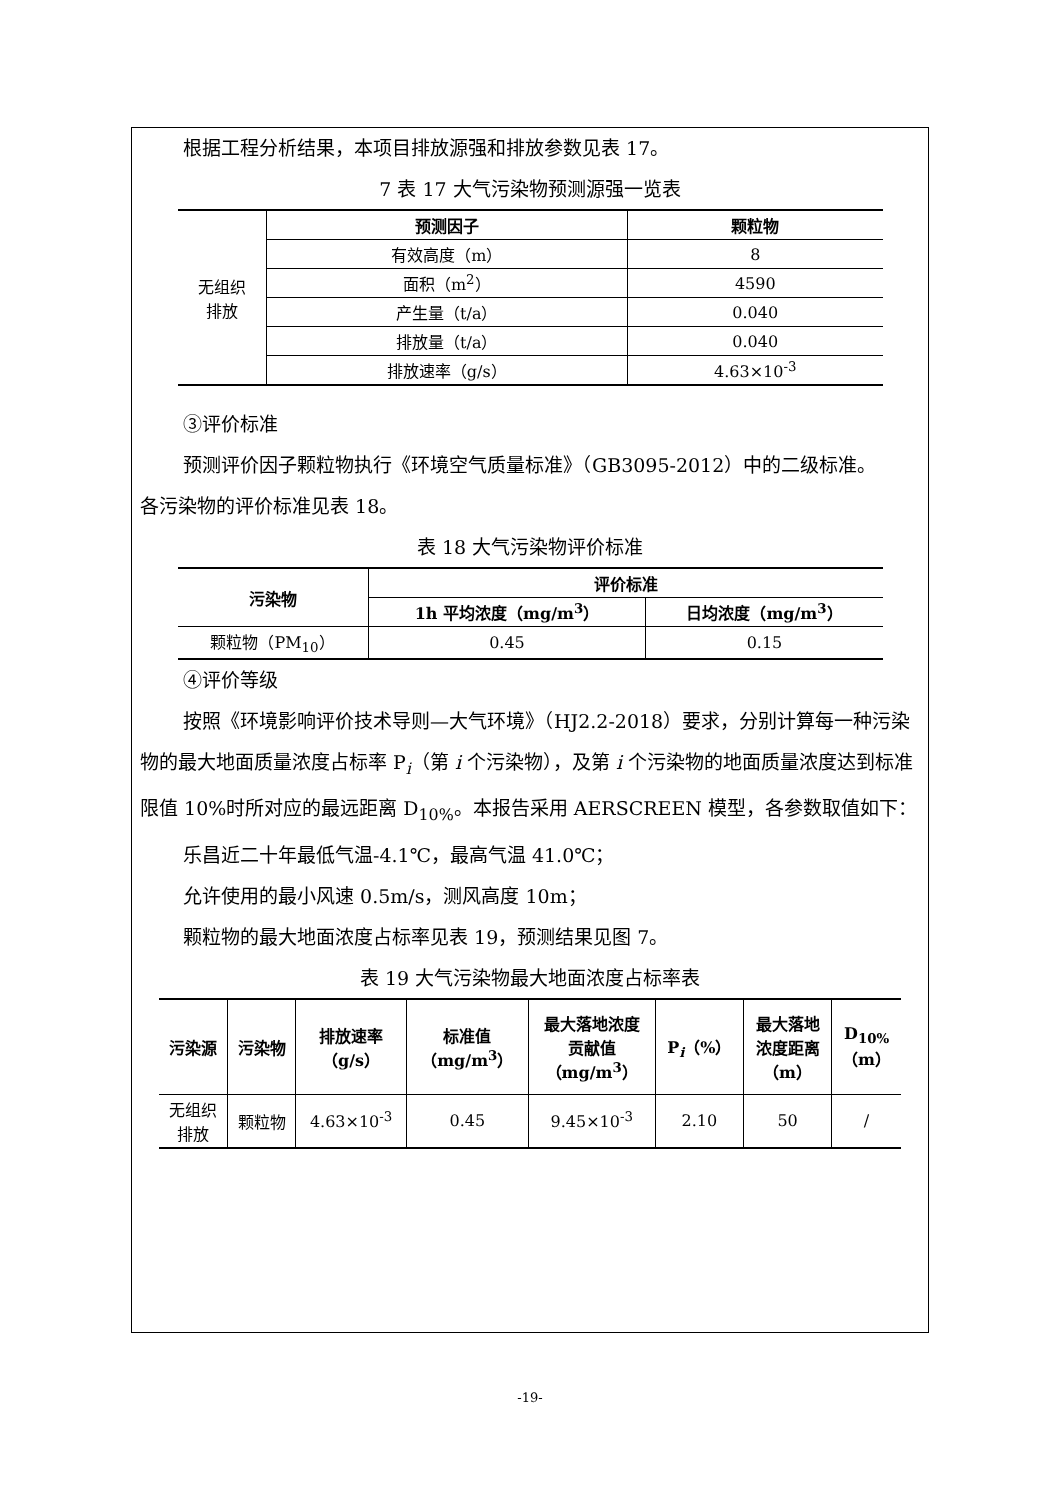根据工程分析结果，本项目排放源强和排放参数见表 17。
7 表 17 大气污染物预测源强一览表
| 无组织 排放 | 预测因子 | 颗粒物 |
| | 有效高度（m） | 8 |
| | 面积（m<sup>2</sup>） | 4590 |
| | 产生量（t/a） | 0.040 |
| | 排放量（t/a） | 0.040 |
| | 排放速率（g/s） | 4.63×10<sup>-3</sup> |
③评价标准
预测评价因子颗粒物执行《环境空气质量标准》（GB3095-2012）中的二级标准。
各污染物的评价标准见表 18。
表 18 大气污染物评价标准
| 污染物 | 评价标准 | |
| --- | --- | --- |
| | 1h 平均浓度（mg/m<sup>3</sup>） | 日均浓度（mg/m<sup>3</sup>） |
| 颗粒物（PM<sub>10</sub>） | 0.45 | 0.15 |
④评价等级
按照《环境影响评价技术导则—大气环境》（HJ2.2-2018）要求，分别计算每一种污染物的最大地面质量浓度占标率 P<sub>i</sub>（第 i 个污染物），及第 i 个污染物的地面质量浓度达到标准限值 10%时所对应的最远距离 D<sub>10%</sub>。本报告采用 AERSCREEN 模型，各参数取值如下：
乐昌近二十年最低气温-4.1℃，最高气温 41.0℃；
允许使用的最小风速 0.5m/s，测风高度 10m；
颗粒物的最大地面浓度占标率见表 19，预测结果见图 7。
表 19 大气污染物最大地面浓度占标率表
| 污染源 | 污染物 | 排放速率 （g/s） | 标准值 （mg/m<sup>3</sup>） | 最大落地浓度 贡献值 （mg/m<sup>3</sup>） | P<sub>i</sub>（%） | 最大落地 浓度距离 （m） | D<sub>10%</sub> （m） |
| --- | --- | --- | --- | --- | --- | --- | --- |
| 无组织 排放 | 颗粒物 | 4.63×10<sup>-3</sup> | 0.45 | 9.45×10<sup>-3</sup> | 2.10 | 50 | / |
-19-